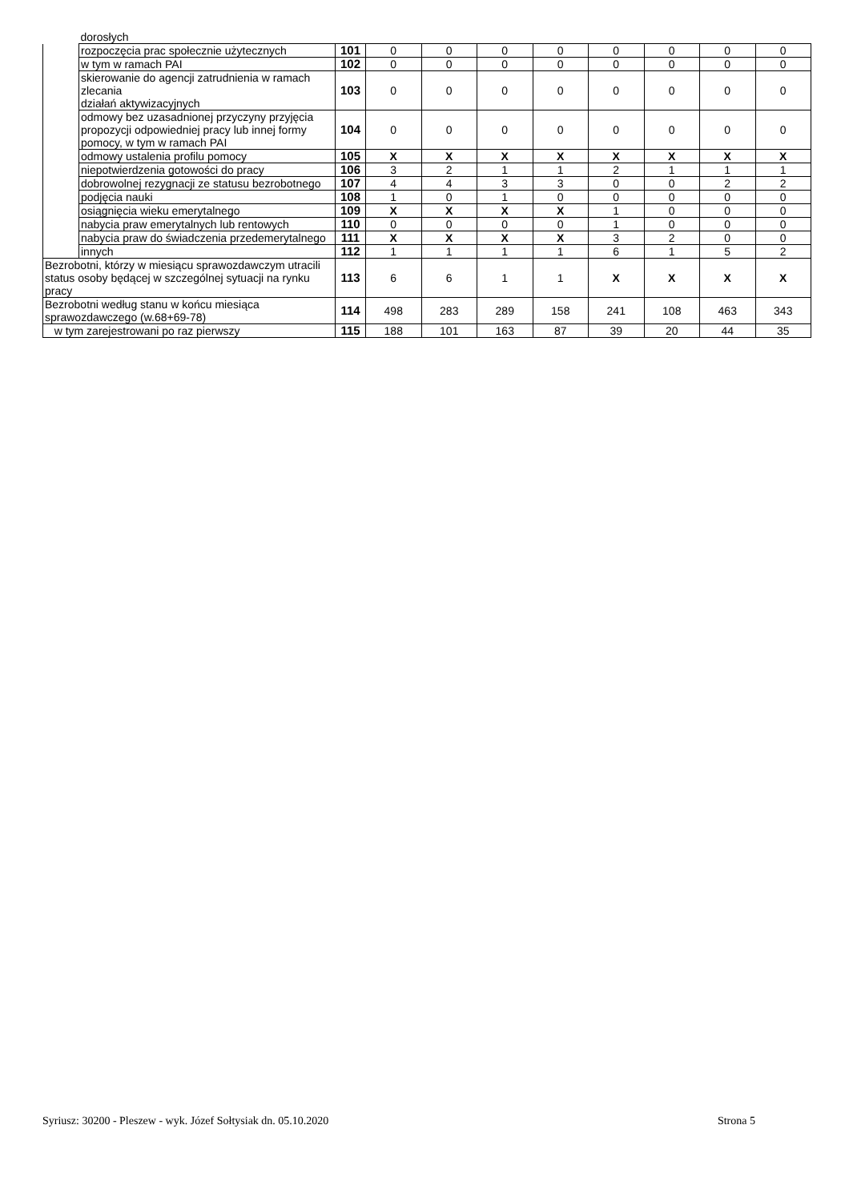| | dorosłych | | | | | | | | | |
| | rozpoczęcia prac społecznie użytecznych | 101 | 0 | 0 | 0 | 0 | 0 | 0 | 0 | 0 |
| | w tym w ramach PAI | 102 | 0 | 0 | 0 | 0 | 0 | 0 | 0 | 0 |
| | skierowanie do agencji zatrudnienia w ramach zlecania działań aktywizacyjnych | 103 | 0 | 0 | 0 | 0 | 0 | 0 | 0 | 0 |
| | odmowy bez uzasadnionej przyczyny przyjęcia propozycji odpowiedniej pracy lub innej formy pomocy, w tym w ramach PAI | 104 | 0 | 0 | 0 | 0 | 0 | 0 | 0 | 0 |
| | odmowy ustalenia profilu pomocy | 105 | X | X | X | X | X | X | X | X |
| | niepotwierdzenia gotowości do pracy | 106 | 3 | 2 | 1 | 1 | 2 | 1 | 1 | 1 |
| | dobrowolnej rezygnacji ze statusu bezrobotnego | 107 | 4 | 4 | 3 | 3 | 0 | 0 | 2 | 2 |
| | podjęcia nauki | 108 | 1 | 0 | 1 | 0 | 0 | 0 | 0 | 0 |
| | osiągnięcia wieku emerytalnego | 109 | X | X | X | X | 1 | 0 | 0 | 0 |
| | nabycia praw emerytalnych lub rentowych | 110 | 0 | 0 | 0 | 0 | 1 | 0 | 0 | 0 |
| | nabycia praw do świadczenia przedemerytalnego | 111 | X | X | X | X | 3 | 2 | 0 | 0 |
| | innych | 112 | 1 | 1 | 1 | 1 | 6 | 1 | 5 | 2 |
| Bezrobotni, którzy w miesiącu sprawozdawczym utracili status osoby będącej w szczególnej sytuacji na rynku pracy | | 113 | 6 | 6 | 1 | 1 | X | X | X | X |
| Bezrobotni według stanu w końcu miesiąca sprawozdawczego (w.68+69-78) | | 114 | 498 | 283 | 289 | 158 | 241 | 108 | 463 | 343 |
| w tym zarejestrowani po raz pierwszy | | 115 | 188 | 101 | 163 | 87 | 39 | 20 | 44 | 35 |
Syriusz: 30200 - Pleszew - wyk. Józef Sołtysiak dn. 05.10.2020 Strona 5